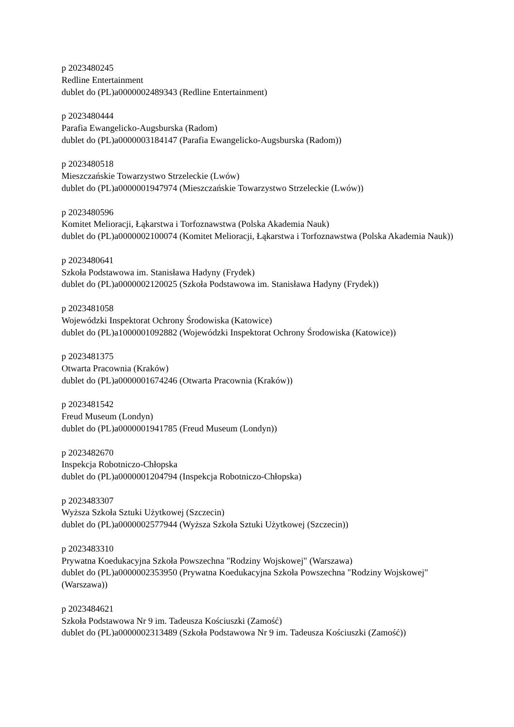p 2023480245
Redline Entertainment
dublet do (PL)a0000002489343 (Redline Entertainment)
p 2023480444
Parafia Ewangelicko-Augsburska (Radom)
dublet do (PL)a0000003184147 (Parafia Ewangelicko-Augsburska (Radom))
p 2023480518
Mieszczańskie Towarzystwo Strzeleckie (Lwów)
dublet do (PL)a0000001947974 (Mieszczańskie Towarzystwo Strzeleckie (Lwów))
p 2023480596
Komitet Melioracji, Łąkarstwa i Torfoznawstwa (Polska Akademia Nauk)
dublet do (PL)a0000002100074 (Komitet Melioracji, Łąkarstwa i Torfoznawstwa (Polska Akademia Nauk))
p 2023480641
Szkoła Podstawowa im. Stanisława Hadyny (Frydek)
dublet do (PL)a0000002120025 (Szkoła Podstawowa im. Stanisława Hadyny (Frydek))
p 2023481058
Wojewódzki Inspektorat Ochrony Środowiska (Katowice)
dublet do (PL)a1000001092882 (Wojewódzki Inspektorat Ochrony Środowiska (Katowice))
p 2023481375
Otwarta Pracownia (Kraków)
dublet do (PL)a0000001674246 (Otwarta Pracownia (Kraków))
p 2023481542
Freud Museum (Londyn)
dublet do (PL)a0000001941785 (Freud Museum (Londyn))
p 2023482670
Inspekcja Robotniczo-Chłopska
dublet do (PL)a0000001204794 (Inspekcja Robotniczo-Chłopska)
p 2023483307
Wyższa Szkoła Sztuki Użytkowej (Szczecin)
dublet do (PL)a0000002577944 (Wyższa Szkoła Sztuki Użytkowej (Szczecin))
p 2023483310
Prywatna Koedukacyjna Szkoła Powszechna "Rodziny Wojskowej" (Warszawa)
dublet do (PL)a0000002353950 (Prywatna Koedukacyjna Szkoła Powszechna "Rodziny Wojskowej" (Warszawa))
p 2023484621
Szkoła Podstawowa Nr 9 im. Tadeusza Kościuszki (Zamość)
dublet do (PL)a0000002313489 (Szkoła Podstawowa Nr 9 im. Tadeusza Kościuszki (Zamość))